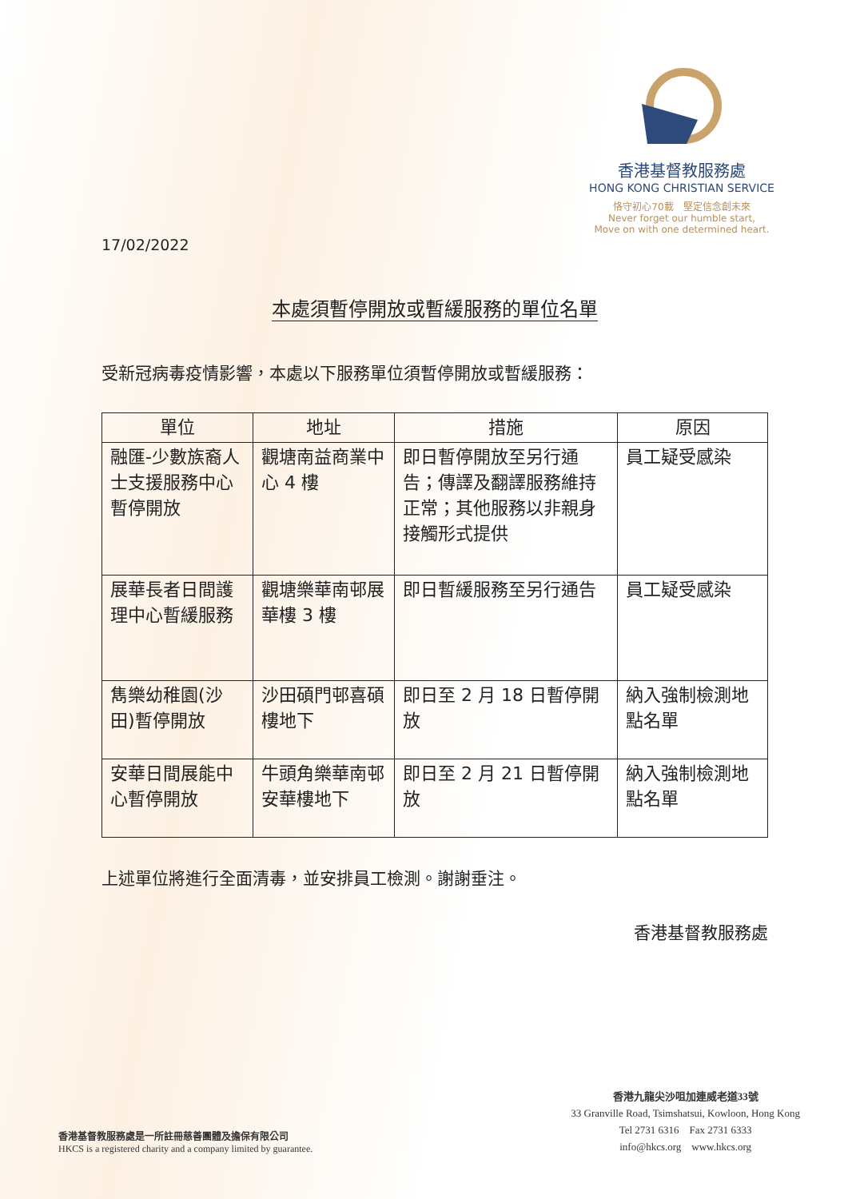香港基督教服務處
HONG KONG CHRISTIAN SERVICE
恪守初心70載　堅定信念創未來
Never forget our humble start,
Move on with one determined heart.
17/02/2022
本處須暫停開放或暫緩服務的單位名單
受新冠病毒疫情影響，本處以下服務單位須暫停開放或暫緩服務：
| 單位 | 地址 | 措施 | 原因 |
| --- | --- | --- | --- |
| 融匯-少數族裔人士支援服務中心暫停開放 | 觀塘南益商業中心 4 樓 | 即日暫停開放至另行通告；傳譯及翻譯服務維持正常；其他服務以非親身接觸形式提供 | 員工疑受感染 |
| 展華長者日間護理中心暫緩服務 | 觀塘樂華南邨展華樓 3 樓 | 即日暫緩服務至另行通告 | 員工疑受感染 |
| 雋樂幼稚園(沙田)暫停開放 | 沙田碩門邨喜碩樓地下 | 即日至 2 月 18 日暫停開放 | 納入強制檢測地點名單 |
| 安華日間展能中心暫停開放 | 牛頭角樂華南邨安華樓地下 | 即日至 2 月 21 日暫停開放 | 納入強制檢測地點名單 |
上述單位將進行全面清毒，並安排員工檢測。謝謝垂注。
香港基督教服務處
香港基督教服務處是一所註冊慈善團體及擔保有限公司
HKCS is a registered charity and a company limited by guarantee.
香港九龍尖沙咀加連威老道33號
33 Granville Road, Tsimshatsui, Kowloon, Hong Kong
Tel 2731 6316　Fax 2731 6333
info@hkcs.org　www.hkcs.org